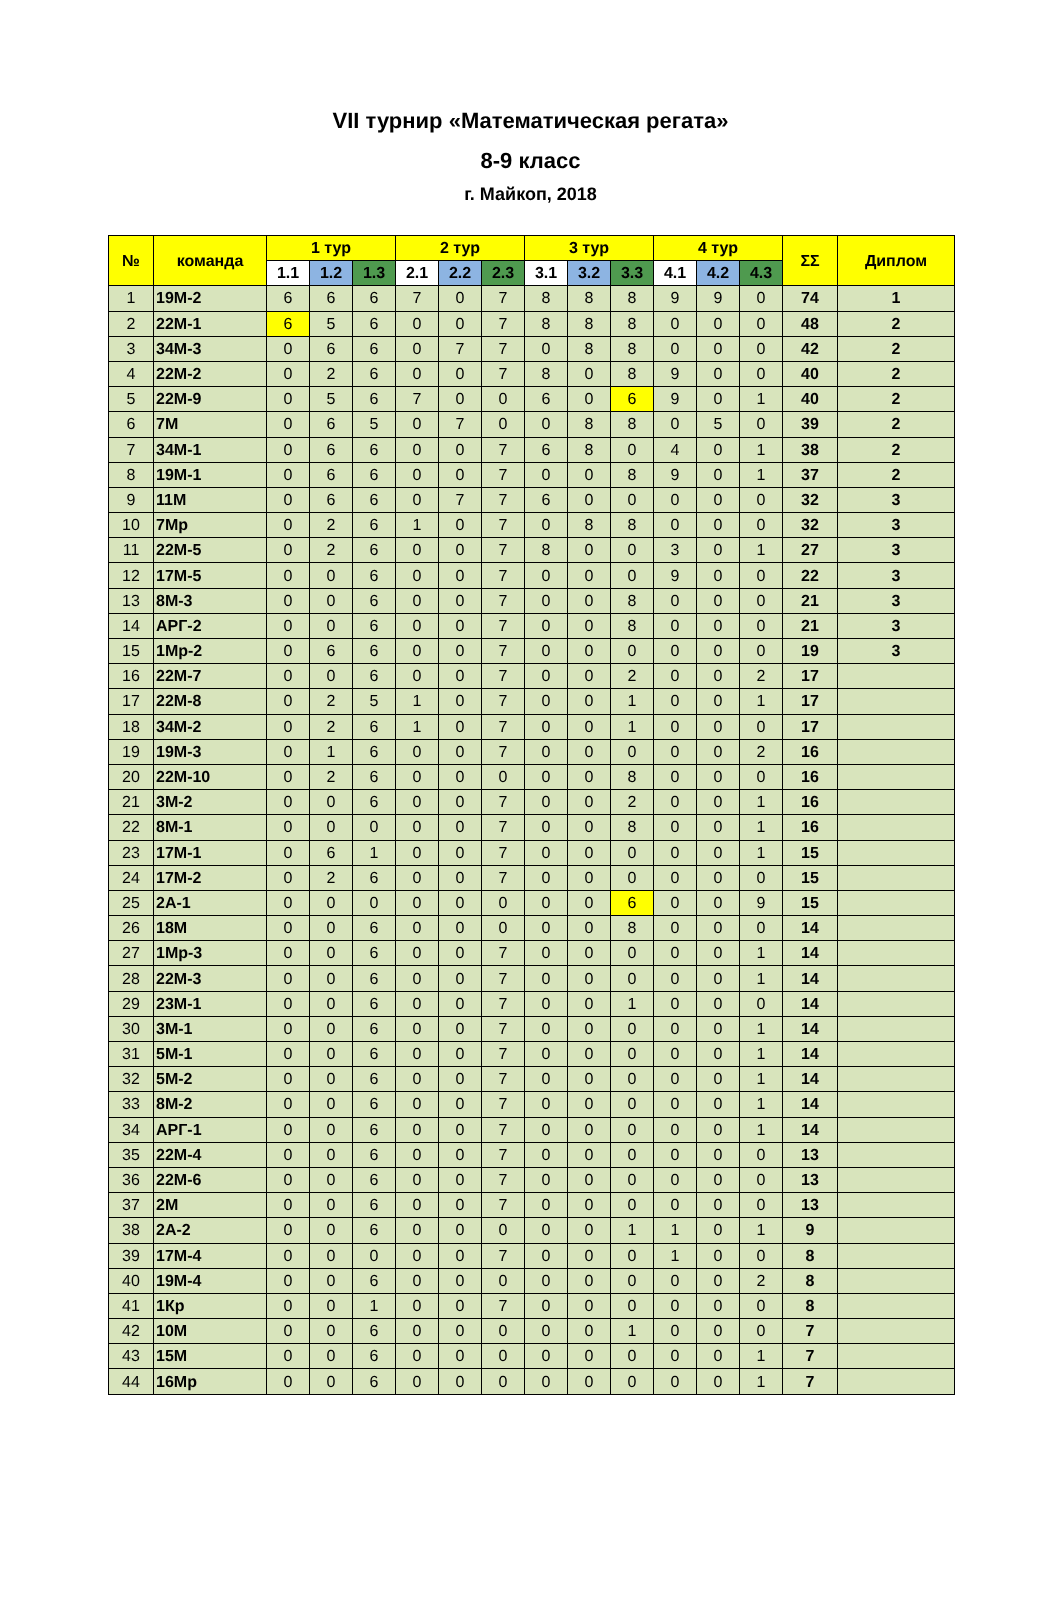VII турнир «Математическая регата»
8-9 класс
г. Майкоп, 2018
| № | команда | 1 тур | | | 2 тур | | | 3 тур | | | 4 тур | | | ΣΣ | Диплом |
| --- | --- | --- | --- | --- | --- | --- | --- | --- | --- | --- | --- | --- | --- | --- | --- |
| | | 1.1 | 1.2 | 1.3 | 2.1 | 2.2 | 2.3 | 3.1 | 3.2 | 3.3 | 4.1 | 4.2 | 4.3 | | |
| 1 | 19М-2 | 6 | 6 | 6 | 7 | 0 | 7 | 8 | 8 | 8 | 9 | 9 | 0 | 74 | 1 |
| 2 | 22М-1 | 6 | 5 | 6 | 0 | 0 | 7 | 8 | 8 | 8 | 0 | 0 | 0 | 48 | 2 |
| 3 | 34М-3 | 0 | 6 | 6 | 0 | 7 | 7 | 0 | 8 | 8 | 0 | 0 | 0 | 42 | 2 |
| 4 | 22М-2 | 0 | 2 | 6 | 0 | 0 | 7 | 8 | 0 | 8 | 9 | 0 | 0 | 40 | 2 |
| 5 | 22М-9 | 0 | 5 | 6 | 7 | 0 | 0 | 6 | 0 | 6 | 9 | 0 | 1 | 40 | 2 |
| 6 | 7М | 0 | 6 | 5 | 0 | 7 | 0 | 0 | 8 | 8 | 0 | 5 | 0 | 39 | 2 |
| 7 | 34М-1 | 0 | 6 | 6 | 0 | 0 | 7 | 6 | 8 | 0 | 4 | 0 | 1 | 38 | 2 |
| 8 | 19М-1 | 0 | 6 | 6 | 0 | 0 | 7 | 0 | 0 | 8 | 9 | 0 | 1 | 37 | 2 |
| 9 | 11М | 0 | 6 | 6 | 0 | 7 | 7 | 6 | 0 | 0 | 0 | 0 | 0 | 32 | 3 |
| 10 | 7Мр | 0 | 2 | 6 | 1 | 0 | 7 | 0 | 8 | 8 | 0 | 0 | 0 | 32 | 3 |
| 11 | 22М-5 | 0 | 2 | 6 | 0 | 0 | 7 | 8 | 0 | 0 | 3 | 0 | 1 | 27 | 3 |
| 12 | 17М-5 | 0 | 0 | 6 | 0 | 0 | 7 | 0 | 0 | 0 | 9 | 0 | 0 | 22 | 3 |
| 13 | 8М-3 | 0 | 0 | 6 | 0 | 0 | 7 | 0 | 0 | 8 | 0 | 0 | 0 | 21 | 3 |
| 14 | АРГ-2 | 0 | 0 | 6 | 0 | 0 | 7 | 0 | 0 | 8 | 0 | 0 | 0 | 21 | 3 |
| 15 | 1Мр-2 | 0 | 6 | 6 | 0 | 0 | 7 | 0 | 0 | 0 | 0 | 0 | 0 | 19 | 3 |
| 16 | 22М-7 | 0 | 0 | 6 | 0 | 0 | 7 | 0 | 0 | 2 | 0 | 0 | 2 | 17 | |
| 17 | 22М-8 | 0 | 2 | 5 | 1 | 0 | 7 | 0 | 0 | 1 | 0 | 0 | 1 | 17 | |
| 18 | 34М-2 | 0 | 2 | 6 | 1 | 0 | 7 | 0 | 0 | 1 | 0 | 0 | 0 | 17 | |
| 19 | 19М-3 | 0 | 1 | 6 | 0 | 0 | 7 | 0 | 0 | 0 | 0 | 0 | 2 | 16 | |
| 20 | 22М-10 | 0 | 2 | 6 | 0 | 0 | 0 | 0 | 0 | 8 | 0 | 0 | 0 | 16 | |
| 21 | 3М-2 | 0 | 0 | 6 | 0 | 0 | 7 | 0 | 0 | 2 | 0 | 0 | 1 | 16 | |
| 22 | 8М-1 | 0 | 0 | 0 | 0 | 0 | 7 | 0 | 0 | 8 | 0 | 0 | 1 | 16 | |
| 23 | 17М-1 | 0 | 6 | 1 | 0 | 0 | 7 | 0 | 0 | 0 | 0 | 0 | 1 | 15 | |
| 24 | 17М-2 | 0 | 2 | 6 | 0 | 0 | 7 | 0 | 0 | 0 | 0 | 0 | 0 | 15 | |
| 25 | 2А-1 | 0 | 0 | 0 | 0 | 0 | 0 | 0 | 0 | 6 | 0 | 0 | 9 | 15 | |
| 26 | 18М | 0 | 0 | 6 | 0 | 0 | 0 | 0 | 0 | 8 | 0 | 0 | 0 | 14 | |
| 27 | 1Мр-3 | 0 | 0 | 6 | 0 | 0 | 7 | 0 | 0 | 0 | 0 | 0 | 1 | 14 | |
| 28 | 22М-3 | 0 | 0 | 6 | 0 | 0 | 7 | 0 | 0 | 0 | 0 | 0 | 1 | 14 | |
| 29 | 23М-1 | 0 | 0 | 6 | 0 | 0 | 7 | 0 | 0 | 1 | 0 | 0 | 0 | 14 | |
| 30 | 3М-1 | 0 | 0 | 6 | 0 | 0 | 7 | 0 | 0 | 0 | 0 | 0 | 1 | 14 | |
| 31 | 5М-1 | 0 | 0 | 6 | 0 | 0 | 7 | 0 | 0 | 0 | 0 | 0 | 1 | 14 | |
| 32 | 5М-2 | 0 | 0 | 6 | 0 | 0 | 7 | 0 | 0 | 0 | 0 | 0 | 1 | 14 | |
| 33 | 8М-2 | 0 | 0 | 6 | 0 | 0 | 7 | 0 | 0 | 0 | 0 | 0 | 1 | 14 | |
| 34 | АРГ-1 | 0 | 0 | 6 | 0 | 0 | 7 | 0 | 0 | 0 | 0 | 0 | 1 | 14 | |
| 35 | 22М-4 | 0 | 0 | 6 | 0 | 0 | 7 | 0 | 0 | 0 | 0 | 0 | 0 | 13 | |
| 36 | 22М-6 | 0 | 0 | 6 | 0 | 0 | 7 | 0 | 0 | 0 | 0 | 0 | 0 | 13 | |
| 37 | 2М | 0 | 0 | 6 | 0 | 0 | 7 | 0 | 0 | 0 | 0 | 0 | 0 | 13 | |
| 38 | 2А-2 | 0 | 0 | 6 | 0 | 0 | 0 | 0 | 0 | 1 | 1 | 0 | 1 | 9 | |
| 39 | 17М-4 | 0 | 0 | 0 | 0 | 0 | 7 | 0 | 0 | 0 | 1 | 0 | 0 | 8 | |
| 40 | 19М-4 | 0 | 0 | 6 | 0 | 0 | 0 | 0 | 0 | 0 | 0 | 0 | 2 | 8 | |
| 41 | 1Кр | 0 | 0 | 1 | 0 | 0 | 7 | 0 | 0 | 0 | 0 | 0 | 0 | 8 | |
| 42 | 10М | 0 | 0 | 6 | 0 | 0 | 0 | 0 | 0 | 1 | 0 | 0 | 0 | 7 | |
| 43 | 15М | 0 | 0 | 6 | 0 | 0 | 0 | 0 | 0 | 0 | 0 | 0 | 1 | 7 | |
| 44 | 16Мр | 0 | 0 | 6 | 0 | 0 | 0 | 0 | 0 | 0 | 0 | 0 | 1 | 7 | |